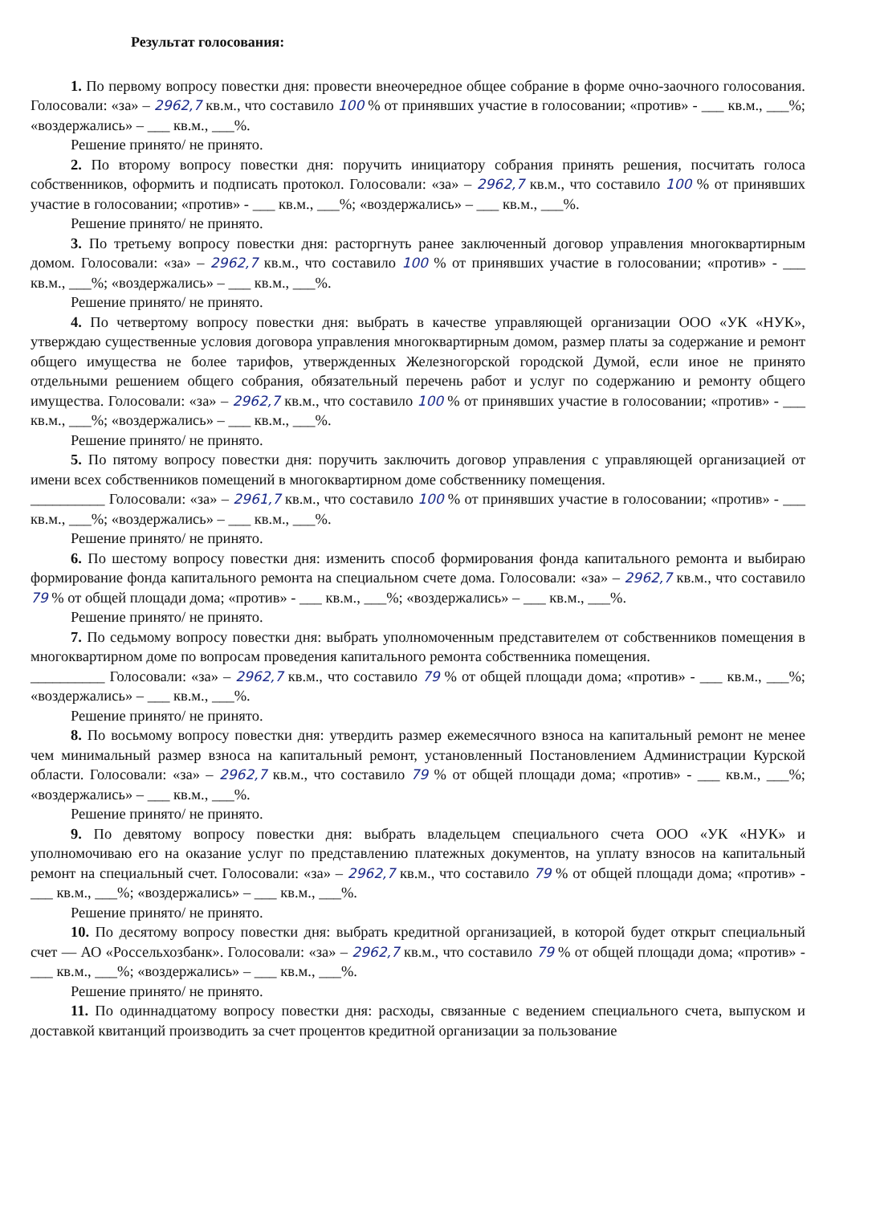Результат голосования:
1. По первому вопросу повестки дня: провести внеочередное общее собрание в форме очно-заочного голосования. Голосовали: «за» – 2962,7 кв.м., что составило 100 % от принявших участие в голосовании; «против» - ___ кв.м., ___%; «воздержались» – ___ кв.м., ___%.
Решение принято/ не принято.
2. По второму вопросу повестки дня: поручить инициатору собрания принять решения, посчитать голоса собственников, оформить и подписать протокол. Голосовали: «за» – 2962,7 кв.м., что составило 100 % от принявших участие в голосовании; «против» - ___ кв.м., ___%; «воздержались» – ___ кв.м., ___%.
Решение принято/ не принято.
3. По третьему вопросу повестки дня: расторгнуть ранее заключенный договор управления многоквартирным домом. Голосовали: «за» – 2962,7 кв.м., что составило 100 % от принявших участие в голосовании; «против» - ___ кв.м., ___%; «воздержались» – ___ кв.м., ___%.
Решение принято/ не принято.
4. По четвертому вопросу повестки дня: выбрать в качестве управляющей организации ООО «УК «НУК», утверждаю существенные условия договора управления многоквартирным домом, размер платы за содержание и ремонт общего имущества не более тарифов, утвержденных Железногорской городской Думой, если иное не принято отдельными решением общего собрания, обязательный перечень работ и услуг по содержанию и ремонту общего имущества. Голосовали: «за» – 2962,7 кв.м., что составило 100 % от принявших участие в голосовании; «против» - ___ кв.м., ___%; «воздержались» – ___ кв.м., ___%.
Решение принято/ не принято.
5. По пятому вопросу повестки дня: поручить заключить договор управления с управляющей организацией от имени всех собственников помещений в многоквартирном доме собственнику помещения.
__________ Голосовали: «за» – 2961,7 кв.м., что составило 100 % от принявших участие в голосовании; «против» - ___ кв.м., ___%; «воздержались» – ___ кв.м., ___%.
Решение принято/ не принято.
6. По шестому вопросу повестки дня: изменить способ формирования фонда капитального ремонта и выбираю формирование фонда капитального ремонта на специальном счете дома. Голосовали: «за» – 2962,7 кв.м., что составило 79 % от общей площади дома; «против» - ___ кв.м., ___%; «воздержались» – ___ кв.м., ___%.
Решение принято/ не принято.
7. По седьмому вопросу повестки дня: выбрать уполномоченным представителем от собственников помещения в многоквартирном доме по вопросам проведения капитального ремонта собственника помещения.
__________ Голосовали: «за» – 2962,7 кв.м., что составило 79 % от общей площади дома; «против» - ___ кв.м., ___%; «воздержались» – ___ кв.м., ___%.
Решение принято/ не принято.
8. По восьмому вопросу повестки дня: утвердить размер ежемесячного взноса на капитальный ремонт не менее чем минимальный размер взноса на капитальный ремонт, установленный Постановлением Администрации Курской области. Голосовали: «за» – 2962,7 кв.м., что составило 79 % от общей площади дома; «против» - ___ кв.м., ___%; «воздержались» – ___ кв.м., ___%.
Решение принято/ не принято.
9. По девятому вопросу повестки дня: выбрать владельцем специального счета ООО «УК «НУК» и уполномочиваю его на оказание услуг по представлению платежных документов, на уплату взносов на капитальный ремонт на специальный счет. Голосовали: «за» – 2962,7 кв.м., что составило 79 % от общей площади дома; «против» - ___ кв.м., ___%; «воздержались» – ___ кв.м., ___%.
Решение принято/ не принято.
10. По десятому вопросу повестки дня: выбрать кредитной организацией, в которой будет открыт специальный счет — АО «Россельхозбанк». Голосовали: «за» – 2962,7 кв.м., что составило 79 % от общей площади дома; «против» - ___ кв.м., ___%; «воздержались» – ___ кв.м., ___%.
Решение принято/ не принято.
11. По одиннадцатому вопросу повестки дня: расходы, связанные с ведением специального счета, выпуском и доставкой квитанций производить за счет процентов кредитной организации за пользование